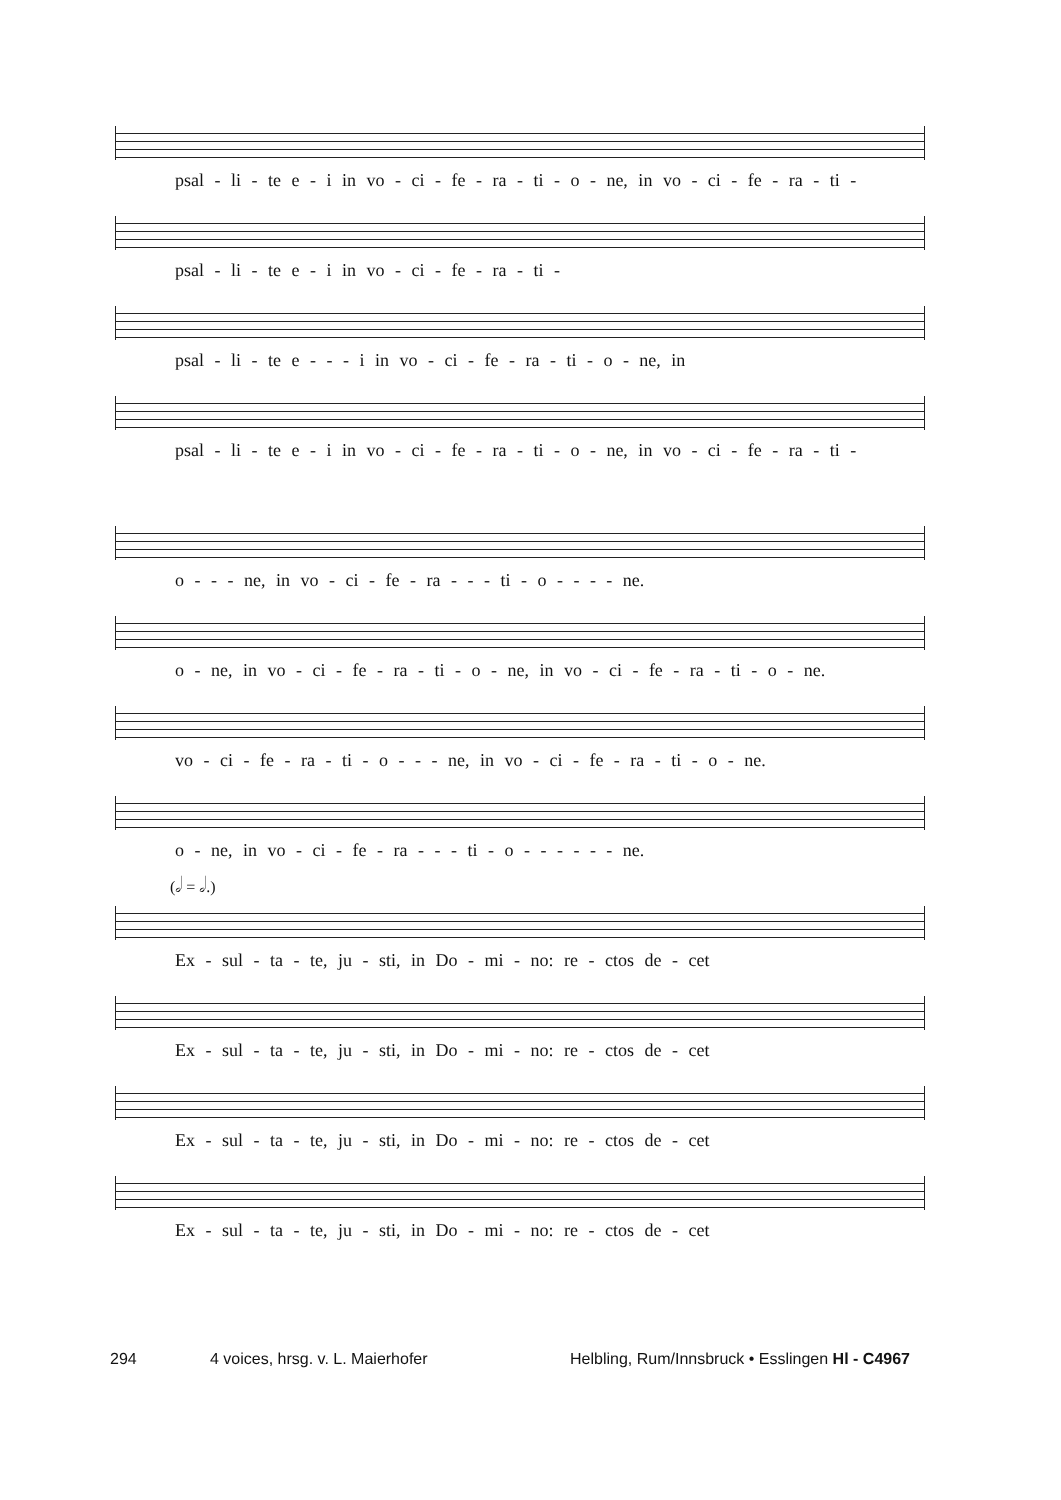psal - li - te e - i in vo - ci - fe - ra - ti - o - ne, in vo - ci - fe - ra - ti -
psal - li - te e - i in vo - ci - fe - ra - ti -
psal - li - te e - - - i in vo - ci - fe - ra - ti - o - ne, in
psal - li - te e - i in vo - ci - fe - ra - ti - o - ne, in vo - ci - fe - ra - ti -
o - - - ne, in vo - ci - fe - ra - - - ti - o - - - - ne.
o - ne, in vo - ci - fe - ra - ti - o - ne, in vo - ci - fe - ra - ti - o - ne.
vo - ci - fe - ra - ti - o - - - ne, in vo - ci - fe - ra - ti - o - ne.
o - ne, in vo - ci - fe - ra - - - ti - o - - - - - - ne.
(𝅗𝅥 = 𝅗𝅥.)
Ex - sul - ta - te, ju - sti, in Do - mi - no: re - ctos de - cet
Ex - sul - ta - te, ju - sti, in Do - mi - no: re - ctos de - cet
Ex - sul - ta - te, ju - sti, in Do - mi - no: re - ctos de - cet
Ex - sul - ta - te, ju - sti, in Do - mi - no: re - ctos de - cet
294 4 voices, hrsg. v. L. Maierhofer Helbling, Rum/Innsbruck • Esslingen Hl - C4967